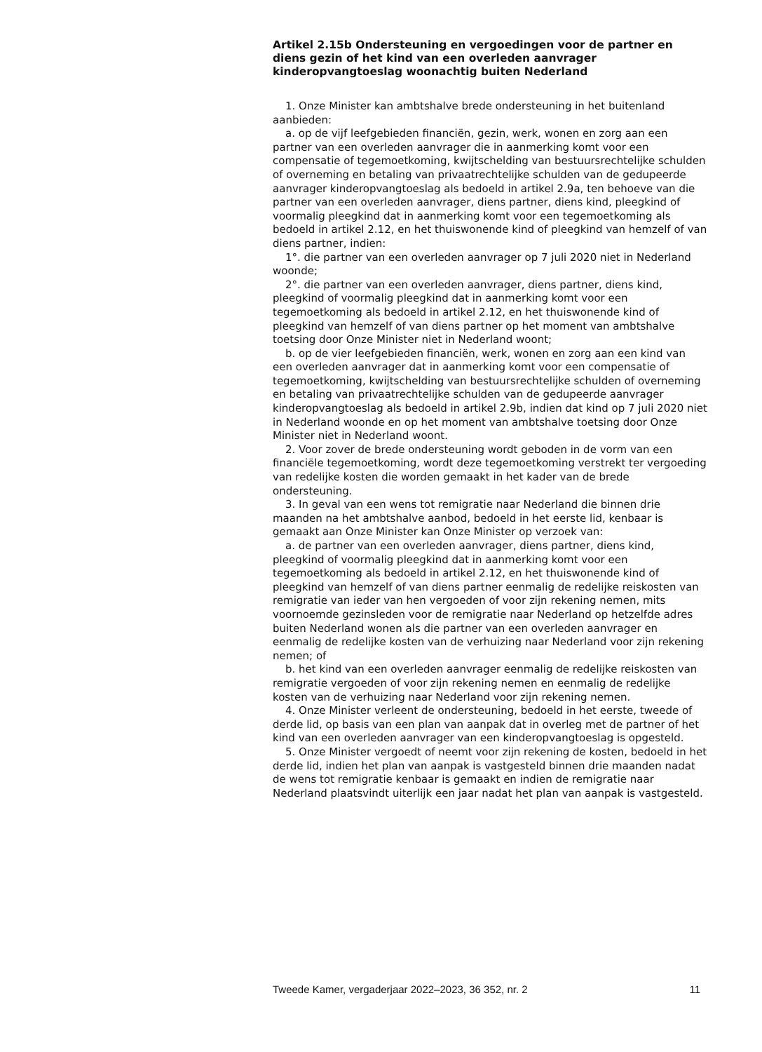Artikel 2.15b Ondersteuning en vergoedingen voor de partner en diens gezin of het kind van een overleden aanvrager kinderopvangtoeslag woonachtig buiten Nederland
1. Onze Minister kan ambtshalve brede ondersteuning in het buitenland aanbieden:
a. op de vijf leefgebieden financiën, gezin, werk, wonen en zorg aan een partner van een overleden aanvrager die in aanmerking komt voor een compensatie of tegemoetkoming, kwijtschelding van bestuursrechtelijke schulden of overneming en betaling van privaatrechtelijke schulden van de gedupeerde aanvrager kinderopvangtoeslag als bedoeld in artikel 2.9a, ten behoeve van die partner van een overleden aanvrager, diens partner, diens kind, pleegkind of voormalig pleegkind dat in aanmerking komt voor een tegemoetkoming als bedoeld in artikel 2.12, en het thuiswonende kind of pleegkind van hemzelf of van diens partner, indien:
1°. die partner van een overleden aanvrager op 7 juli 2020 niet in Nederland woonde;
2°. die partner van een overleden aanvrager, diens partner, diens kind, pleegkind of voormalig pleegkind dat in aanmerking komt voor een tegemoetkoming als bedoeld in artikel 2.12, en het thuiswonende kind of pleegkind van hemzelf of van diens partner op het moment van ambtshalve toetsing door Onze Minister niet in Nederland woont;
b. op de vier leefgebieden financiën, werk, wonen en zorg aan een kind van een overleden aanvrager dat in aanmerking komt voor een compensatie of tegemoetkoming, kwijtschelding van bestuursrechtelijke schulden of overneming en betaling van privaatrechtelijke schulden van de gedupeerde aanvrager kinderopvangtoeslag als bedoeld in artikel 2.9b, indien dat kind op 7 juli 2020 niet in Nederland woonde en op het moment van ambtshalve toetsing door Onze Minister niet in Nederland woont.
2. Voor zover de brede ondersteuning wordt geboden in de vorm van een financiële tegemoetkoming, wordt deze tegemoetkoming verstrekt ter vergoeding van redelijke kosten die worden gemaakt in het kader van de brede ondersteuning.
3. In geval van een wens tot remigratie naar Nederland die binnen drie maanden na het ambtshalve aanbod, bedoeld in het eerste lid, kenbaar is gemaakt aan Onze Minister kan Onze Minister op verzoek van:
a. de partner van een overleden aanvrager, diens partner, diens kind, pleegkind of voormalig pleegkind dat in aanmerking komt voor een tegemoetkoming als bedoeld in artikel 2.12, en het thuiswonende kind of pleegkind van hemzelf of van diens partner eenmalig de redelijke reiskosten van remigratie van ieder van hen vergoeden of voor zijn rekening nemen, mits voornoemde gezinsleden voor de remigratie naar Nederland op hetzelfde adres buiten Nederland wonen als die partner van een overleden aanvrager en eenmalig de redelijke kosten van de verhuizing naar Nederland voor zijn rekening nemen; of
b. het kind van een overleden aanvrager eenmalig de redelijke reiskosten van remigratie vergoeden of voor zijn rekening nemen en eenmalig de redelijke kosten van de verhuizing naar Nederland voor zijn rekening nemen.
4. Onze Minister verleent de ondersteuning, bedoeld in het eerste, tweede of derde lid, op basis van een plan van aanpak dat in overleg met de partner of het kind van een overleden aanvrager van een kinderopvangtoeslag is opgesteld.
5. Onze Minister vergoedt of neemt voor zijn rekening de kosten, bedoeld in het derde lid, indien het plan van aanpak is vastgesteld binnen drie maanden nadat de wens tot remigratie kenbaar is gemaakt en indien de remigratie naar Nederland plaatsvindt uiterlijk een jaar nadat het plan van aanpak is vastgesteld.
Tweede Kamer, vergaderjaar 2022–2023, 36 352, nr. 2 11